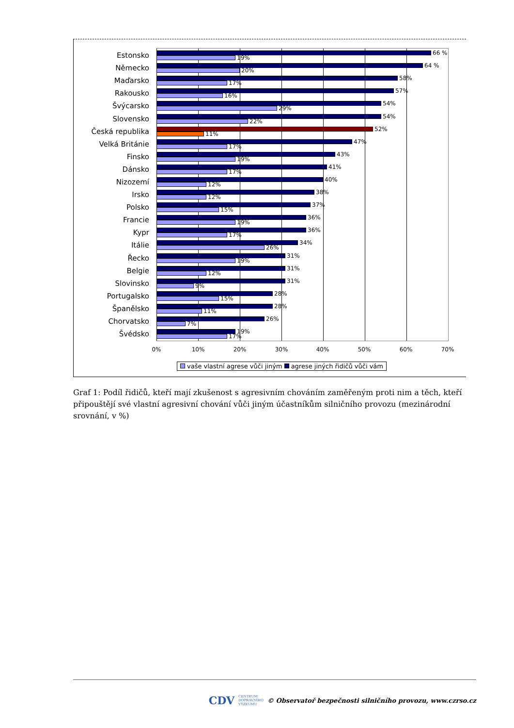Estonsko
66 %
19%
Německo
64 %
20%
Maďarsko
58%
17%
Rakousko
57%
16%
Švýcarsko
54%
29%
Slovensko
54%
22%
Česká republika
52%
11%
Velká Británie
47%
17%
Finsko
43%
19%
Dánsko
41%
17%
Nizozemí
40%
12%
Irsko
38%
12%
Polsko
37%
15%
Francie
36%
19%
Kypr
36%
17%
Itálie
34%
26%
Řecko
31%
19%
Belgie
31%
12%
Slovinsko
31%
9%
Portugalsko
28%
15%
Španělsko
28%
11%
Chorvatsko
26%
7%
Švédsko
19%
17%
0% 10% 20% 30% 40% 50% 60% 70%
vaše vlastní agrese vůči jiným agrese jiných řidičů vůči vám
Graf 1: Podíl řidičů, kteří mají zkušenost s agresivním chováním zaměřeným proti nim a těch, kteří připouštějí své vlastní agresivní chování vůči jiným účastníkům silničního provozu (mezinárodní srovnání, v %)
CDV CENTRUM
DOPRAVNÍHO
VÝZKUMU © Observatoř bezpečnosti silničního provozu, www.czrso.cz